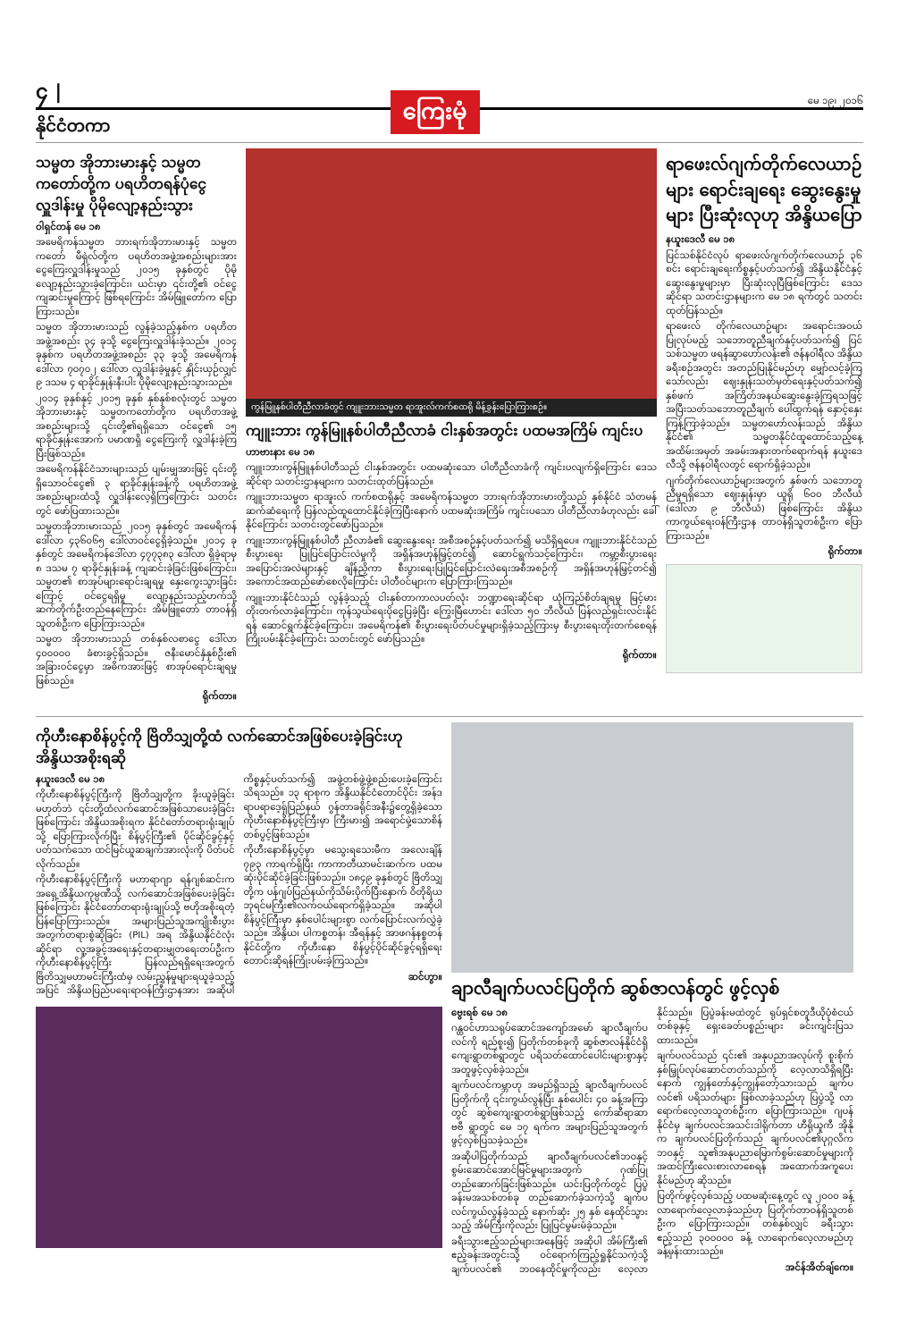၄ | ကြေးမုံ မေ ၁၉၊ ၂၀၁၆
နိုင်ငံတကာ
သမ္မတ အိုဘားမားနှင့် သမ္မတကတော်တို့က ပရဟိတရန်ပုံငွေလှူဒါန်းမှု ပိုမိုလျော့နည်းသွား
ဝါရှင်တန် မေ ၁၈
အမေရိကန်သမ္မတ ဘားရက်အိုဘားမားနှင့် သမ္မတကတော် မီရှဲလ်တို့က ပရဟိတအဖွဲ့အစည်းများအား ငွေကြေးလှူဒါန်းမှုသည် ၂၀၁၅ ခုနှစ်တွင် ပိုမိုလျော့နည်းသွားခဲ့ကြောင်း၊ ယင်းမှာ ၎င်းတို့၏ ဝင်ငွေကျဆင်းမှုကြောင့် ဖြစ်ရကြောင်း အိမ်ဖြူတော်က ပြောကြားသည်။
သမ္မတ အိုဘားမားသည် လွန်ခဲ့သည့်နှစ်က ပရဟိတအဖွဲ့အစည်း ၃၄ ခုသို့ ငွေကြေးလှူဒါန်းခဲ့သည်။ ၂၀၁၄ ခုနှစ်က ပရဟိတအဖွဲ့အစည်း ၃၃ ခုသို့ အမေရိကန်ဒေါ်လာ ၇၀၇၀၂ ဒေါ်လာ လှူဒါန်းခဲ့မှုနှင့် နှိုင်းယှဉ်လျှင် ၉ ဒသမ ၄ ရာခိုင်နှုန်းနီးပါး ပိုမိုလျော့နည်းသွားသည်။
၂၀၁၄ ခုနှစ်နှင့် ၂၀၁၅ ခုနှစ် နှစ်နှစ်စလုံးတွင် သမ္မတ အိုဘားမားနှင့် သမ္မတကတော်တို့က ပရဟိတအဖွဲ့အစည်းများသို့ ၎င်းတို့၏ရရှိသော ဝင်ငွေ၏ ၁၅ ရာခိုင်နှုန်းအောက် ပမာဏရှိ ငွေကြေးကို လှူဒါန်းခဲ့ကြပြီးဖြစ်သည်။
အမေရိကန်နိုင်ငံသားများသည် ပျမ်းမျှအားဖြင့် ၎င်းတို့ရှိသောဝင်ငွေ၏ ၃ ရာခိုင်နှုန်းခန့်ကို ပရဟိတအဖွဲ့အစည်းများထံသို့ လှူဒါန်းလေ့ရှိကြကြောင်း သတင်းတွင် ဖော်ပြထားသည်။
သမ္မတအိုဘားမားသည် ၂၀၁၅ ခုနှစ်တွင် အမေရိကန်ဒေါ်လာ ၄၃၆၀၆၅ ဒေါ်လာဝင်ငွေရှိခဲ့သည်။ ၂၀၁၄ ခုနှစ်တွင် အမေရိကန်ဒေါ်လာ ၄၇၇၃၈၃ ဒေါ်လာ ရှိခဲ့ရာမှ ၈ ဒသမ ၇ ရာခိုင်နှုန်းခန့် ကျဆင်းခဲ့ခြင်းဖြစ်ကြောင်း၊ သမ္မတ၏ စာအုပ်များရောင်းချရမှု နှေးကွေးသွားခြင်းကြောင့် ဝင်ငွေရရှိမှု လျော့နည်းသည့်ဟက်သို့ ဆက်တိုက်ဦးတည်နေကြောင်း အိမ်ဖြူတော် တာဝန်ရှိသူတစ်ဦးက ပြောကြားသည်။
သမ္မတ အိုဘားမားသည် တစ်နှစ်လစာငွေ ဒေါ်လာ ၄၀၀၀၀၀ ခံစားခွင့်ရှိသည်။ ဇနီးမောင်နှံနှစ်ဦး၏ အခြားဝင်ငွေမှာ အဓိကအားဖြင့် စာအုပ်ရောင်းချရမှုဖြစ်သည်။
ရိုက်တာ။
ကွန်မြူနစ်ပါတီညီလာခံတွင် ကျူးဘားသမ္မတ ရာအူးလ်ကက်စထရို မိန့်ခွန်းပြောကြားစဉ်။
ကျူးဘား ကွန်မြူနစ်ပါတီညီလာခံ ငါးနှစ်အတွင်း ပထမအကြိမ် ကျင်းပ
ဟာဗားနား မေ ၁၈
ကျူးဘားကွန်မြူနစ်ပါတီသည် ငါးနှစ်အတွင်း ပထမဆုံးသော ပါတီညီလာခံကို ကျင်းပလျက်ရှိကြောင်း ဒေသဆိုင်ရာ သတင်းဌာနများက သတင်းထုတ်ပြန်သည်။
ကျူးဘားသမ္မတ ရာအူးလ် ကက်စထရိုနှင့် အမေရိကန်သမ္မတ ဘားရက်အိုဘားမားတို့သည် နှစ်နိုင်ငံ သံတမန်ဆက်ဆံရေးကို ပြန်လည်ထူထောင်နိုင်ခဲ့ကြပြီးနောက် ပထမဆုံးအကြိမ် ကျင်းပသော ပါတီညီလာခံဟုလည်း ခေါ်နိုင်ကြောင်း သတင်းတွင်ဖော်ပြသည်။
ကျူးဘားကွန်မြူနစ်ပါတီ ညီလာခံ၏ ဆွေးနွေးရေး အစီအစဉ်နှင့်ပတ်သက်၍ မသိရှိရပေ။ ကျူးဘားနိုင်ငံသည် စီးပွားရေး ပြုပြင်ပြောင်းလဲမှုကို အရှိန်အဟုန်မြှင့်တင်၍ ဆောင်ရွက်သင့်ကြောင်း၊ ကမ္ဘာ့စီးပွားရေး အပြောင်းအလဲများနှင့် ချိန်ညှိကာ စီးပွားရေးပြုပြင်ပြောင်းလဲရေးအစီအစဉ်ကို အရှိန်အဟုန်မြှင့်တင်၍ အကောင်အထည်ဖော်စေလိုကြောင်း ပါတီဝင်များက ပြောကြားကြသည်။
ကျူးဘားနိုင်ငံသည် လွန်ခဲ့သည့် ငါးနှစ်တာကာလပတ်လုံး ဘဏ္ဍာရေးဆိုင်ရာ ယုံကြည်စိတ်ချရမှု မြင့်မားတိုးတက်လာခဲ့ကြောင်း၊ ကုန်သွယ်ရေးပိုငွေပြခဲ့ပြီး ကြွေးမြီဟောင်း ဒေါ်လာ ၅၀ ဘီလီယံ ပြန်လည်ရှင်းလင်းနိုင်ရန် ဆောင်ရွက်နိုင်ခဲ့ကြောင်း၊ အမေရိကန်၏ စီးပွားရေးပိတ်ပင်မှုများရှိခဲ့သည့်ကြားမှ စီးပွားရေးတိုးတက်စေရန် ကြိုးပမ်းနိုင်ခဲ့ကြောင်း သတင်းတွင် ဖော်ပြသည်။
ရိုက်တာ။
ရာဖေးလ်ဂျက်တိုက်လေယာဉ်များ ရောင်းချရေး ဆွေးနွေးမှုများ ပြီးဆုံးလုဟု အိန္ဒိယပြော
နယူးဒေလီ မေ ၁၈
ပြင်သစ်နိုင်ငံလုပ် ရာဖေးလ်ဂျက်တိုက်လေယာဉ် ၃၆ စင်း ရောင်းချရေးကိစ္စနှင့်ပတ်သက်၍ အိန္ဒိယနိုင်ငံနှင့် ဆွေးနွေးမှုများမှာ ပြီးဆုံးလုပြီဖြစ်ကြောင်း ဒေသဆိုင်ရာ သတင်းဌာနများက မေ ၁၈ ရက်တွင် သတင်းထုတ်ပြန်သည်။
ရာဖေးလ် တိုက်လေယာဉ်များ အရောင်းအဝယ်ပြုလုပ်မည့် သဘောတူညီချက်နှင့်ပတ်သက်၍ ပြင်သစ်သမ္မတ ဖရန်ဆွာဟော်လန်း၏ ဇန်နဝါရီလ အိန္ဒိယခရီးစဉ်အတွင်း အတည်ပြုနိုင်မည်ဟု မျှော်လင့်ခဲ့ကြသော်လည်း ဈေးနှုန်းသတ်မှတ်ရေးနှင့်ပတ်သက်၍ နှစ်ဖက် အကြိတ်အနယ်ဆွေးနွေးခဲ့ကြရသဖြင့် အပြီးသတ်သဘောတူညီချက် ပေါ်ထွက်ရန် နှောင့်နှေးကြန့်ကြာခဲ့သည်။ သမ္မတဟော်လန်းသည် အိန္ဒိယနိုင်ငံ၏ သမ္မတနိုင်ငံထူထောင်သည့်နေ့ အထိမ်းအမှတ် အခမ်းအနားတက်ရောက်ရန် နယူးဒေလီသို့ ဇန်နဝါရီလတွင် ရောက်ရှိခဲ့သည်။
ဂျက်တိုက်လေယာဉ်များအတွက် နှစ်ဖက် သဘောတူညီမှုရရှိသော ဈေးနှုန်းမှာ ယူရို ၆၀၀ ဘီလီယံ (ဒေါ်လာ ၉ ဘီလီယံ) ဖြစ်ကြောင်း အိန္ဒိယ ကာကွယ်ရေးဝန်ကြီးဌာန တာဝန်ရှိသူတစ်ဦးက ပြောကြားသည်။
ရိုက်တာ။
ကိုဟီးနောစိန်ပွင့်ကို ဗြိတိသျှတို့ထံ လက်ဆောင်အဖြစ်ပေးခဲ့ခြင်းဟု အိန္ဒိယအစိုးရဆို
နယူးဒေလီ မေ ၁၈
ကိုဟီးနောစိန်ပွင့်ကြီးကို ဗြိတိသျှတို့က ခိုးယူခဲ့ခြင်းမဟုတ်ဘဲ ၎င်းတို့ထံလက်ဆောင်အဖြစ်သာပေးခဲ့ခြင်း ဖြစ်ကြောင်း အိန္ဒိယအစိုးရက နိုင်ငံတော်တရားရုံးချုပ်သို့ ပြောကြားလိုက်ပြီး စိန်ပွင့်ကြီး၏ ပိုင်ဆိုင်ခွင့်နှင့်ပတ်သက်သော ထင်မြင်ယူဆချက်အားလုံးကို ပိတ်ပင်လိုက်သည်။
ကိုဟီးနောစိန်ပွင့်ကြီးကို မဟာရာဂျာ ရန်ဂျစ်ဆင်းက အရှေ့အိန္ဒိယကုမ္ပဏီသို့ လက်ဆောင်အဖြစ်ပေးခဲ့ခြင်းဖြစ်ကြောင်း နိုင်ငံတော်တရားရုံးချုပ်သို့ ဗဟိုအစိုးရတံ့ပြန်ပြောကြားသည်။ အများပြည်သူအကျိုးစီးပွားအတွက်တရားစွဲဆိုခြင်း (PIL) အရ အိန္ဒိယနိုင်ငံလုံးဆိုင်ရာ လူ့အခွင့်အရေးနှင့်တရားမျှတရေးတပ်ဦးက ကိုဟီးနောစိန်ပွင့်ကြီး ပြန်လည်ရရှိရေးအတွက် ဗြိတိသျှမဟာမင်းကြီးထံမှ လမ်းညွှန်မှုများရယူခဲ့သည့်အပြင် အိန္ဒိယပြည်ပရေးရာဝန်ကြီးဌာနအား အဆိုပါကိစ္စနှင့်ပတ်သက်၍ အဖွဲ့တစ်ဖွဲ့ဖွဲ့စည်းပေးခဲ့ကြောင်းသိရသည်။ ၁၃ ရာစုက အိန္ဒိယနိုင်ငံတောင်ပိုင်း အန်ဒရာပရာဒေ့ရှ်ပြည်နယ် ဂွန်တာခရိုင်အနီး၌တွေ့ရှိခဲ့သော ကိုဟီးနောစိန်ပွင့်ကြီးမှာ ကြီးမား၍ အရောင်မှဲ့သောစိန်တစ်ပွင့်ဖြစ်သည်။
ကိုဟီးနောစိန်ပွင့်မှာ မသွေးရသေးမီက အလေးချိန် ၇၉၃ ကာရက်ရှိပြီး ကာကာတီယာမင်းဆက်က ပထမဆုံးပိုင်ဆိုင်ခဲ့ခြင်းဖြစ်သည်။ ၁၈၄၉ ခုနှစ်တွင် ဗြိတိသျှတို့က ပန်ဂျပ်ပြည်နယ်ကိုသိမ်းပိုက်ပြီးနောက် ဝိတိုရိယဘုရင်မကြီး၏လက်ဝယ်ရောက်ရှိခဲ့သည်။ အဆိုပါစိန်ပွင့်ကြီးမှာ နှစ်ပေါင်းများစွာ လက်ပြောင်းလက်လွှဲခဲ့သည်။ အိန္ဒိယ၊ ပါကစ္စတန်၊ အီရန်နှင့် အာဖဂန်နစ္စတန်နိုင်ငံတို့က ကိုဟီးနော စိန်ပွင့်ပိုင်ဆိုင်ခွင့်ရရှိရေး တောင်းဆိုရန်ကြိုးပမ်းခဲ့ကြသည်။
ဆင်ဟွာ။
ချာလီချက်ပလင်ပြတိုက် ဆွစ်ဇာလန်တွင် ဖွင့်လှစ်
ဗွေးရစ် မေ ၁၈
ဂန္ထဝင်ဟာသရုပ်ဆောင်အကျော်အမော် ချာလီချက်ပလင်ကို ရည်စူး၍ ပြတိုက်တစ်ခုကို ဆွစ်ဇာလန်နိုင်ငံရှိ ကျေးရွာတစ်ရွာတွင် ပရိသတ်ထောင်ပေါင်းများစွာနှင့်အတူဖွင့်လှစ်ခဲ့သည်။
ချက်ပလင်ကမ္ဘာဟု အမည်ရှိသည့် ချာလီချက်ပလင်ပြတိုက်ကို ၎င်းကွယ်လွန်ပြီး နှစ်ပေါင်း ၄၀ ခန့်အကြာတွင် ဆွစ်ကျေးရွာတစ်ရွာဖြစ်သည့် ကော်ဆီရာဆာ ဗဗီ ရွာတွင် မေ ၁၇ ရက်က အများပြည်သူအတွက် ဖွင့်လှစ်ပြသခဲ့သည်။
အဆိုပါပြတိုက်သည် ချာလီချက်ပလင်၏ဘဝနှင့် စွမ်းဆောင်အောင်မြင်မှုများအတွက် ဂုဏ်ပြုတည်ဆောက်ခြင်းဖြစ်သည်။ ယင်းပြတိုက်တွင် ပြပွဲခန်းမအသစ်တစ်ခု တည်ဆောက်ခဲ့သကဲ့သို့ ချက်ပလင်ကွယ်လွန်ခဲ့သည့် နောက်ဆုံး ၂၅ နှစ် နေထိုင်သွားသည့် အိမ်ကြီးကိုလည်း ပြုပြင်မွမ်းမံခဲ့သည်။
ခရီးသွားဧည့်သည်များအနေဖြင့် အဆိုပါ အိမ်ကြီး၏ ဧည့်ခန်းအတွင်းသို့ ဝင်ရောက်ကြည့်ရှုနိုင်သကဲ့သို့ ချက်ပလင်၏ ဘဝနေထိုင်မှုကိုလည်း လေ့လာနိုင်သည်။ ပြပွဲခန်းမထဲတွင် ရုပ်ရှင်စတူဒီယိုပုံစံငယ်တစ်ခုနှင့် ရှေးခေတ်ပစ္စည်းများ ခင်းကျင်းပြသထားသည်။
ချက်ပလင်သည် ၎င်း၏ အနုပညာအလုပ်ကို စူးစိုက်နှစ်မြှုပ်လုပ်ဆောင်တတ်သည်ကို လေ့လာသိရှိရပြီးနောက် ကျွန်တော်နှင့်ကျွန်တော့်သားသည် ချက်ပလင်၏ ပရိသတ်များ ဖြစ်လာခဲ့သည်ဟု ပြပွဲသို့ လာရောက်လေ့လာသူတစ်ဦးက ပြောကြားသည်။ ဂျပန်နိုင်ငံမှ ချက်ပလင်အသင်းဒါရိုက်တာ ဟီရိုယူကီ အိုနိုက ချက်ပလင်ပြတိုက်သည် ချက်ပလင်၏ပုဂ္ဂလိကဘဝနှင့် သူ၏အနုပညာမြောက်စွမ်းဆောင်မှုများကို အထင်ကြီးလေးစားလာစေရန် အထောက်အကူပေးနိုင်မည်ဟု ဆိုသည်။
ပြတိုက်ဖွင့်လှစ်သည့် ပထမဆုံးနေ့တွင် လူ ၂၀၀၀ ခန့် လာရောက်လေ့လာခဲ့သည်ဟု ပြတိုက်တာဝန်ရှိသူတစ်ဦးက ပြောကြားသည်။ တစ်နှစ်လျှင် ခရီးသွားဧည့်သည် ၃၀၀၀၀၀ ခန့် လာရောက်လေ့လာမည်ဟု ခန့်မှန်းထားသည်။
အင်န်အိတ်ချ်ကေ။